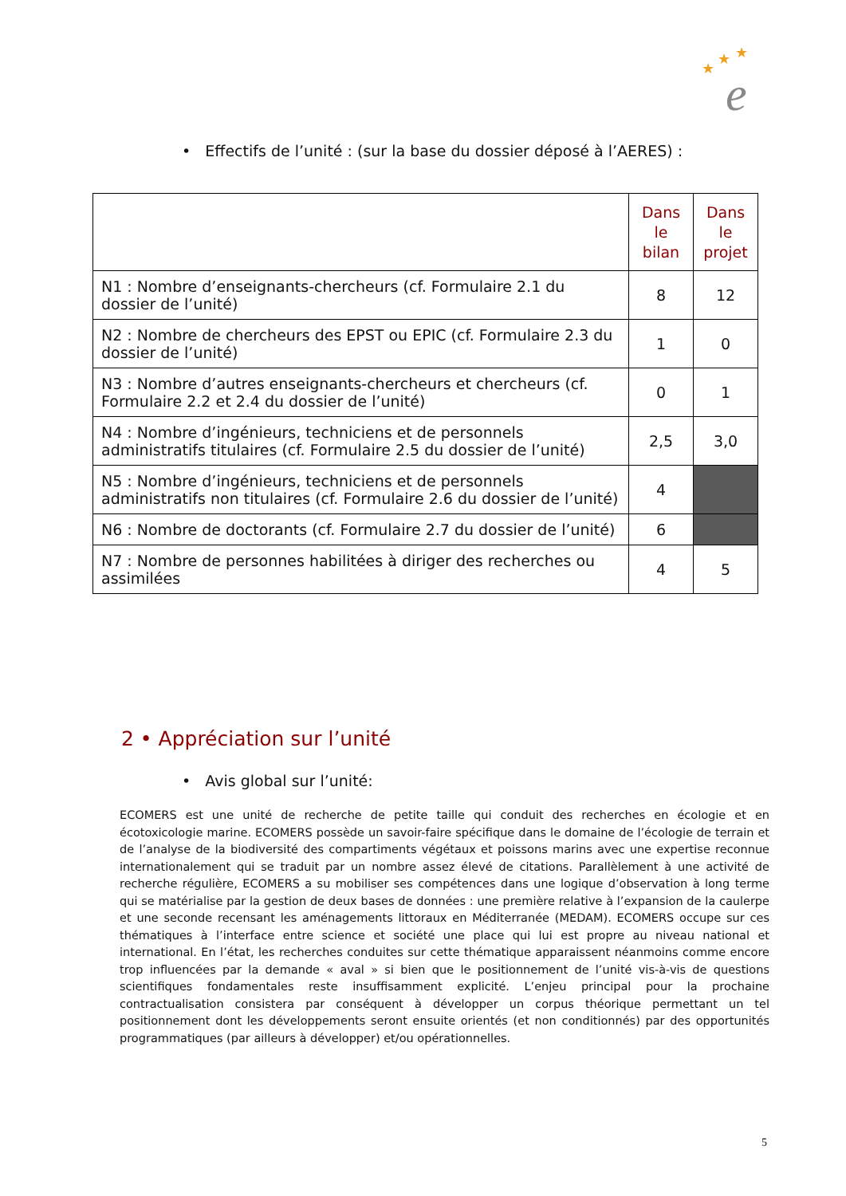★
★
★
e
• Effectifs de l’unité : (sur la base du dossier déposé à l’AERES) :
| | Dans le bilan | Dans le projet |
| N1 : Nombre d’enseignants-chercheurs (cf. Formulaire 2.1 du dossier de l’unité) | 8 | 12 |
| N2 : Nombre de chercheurs des EPST ou EPIC (cf. Formulaire 2.3 du dossier de l’unité) | 1 | 0 |
| N3 : Nombre d’autres enseignants-chercheurs et chercheurs (cf. Formulaire 2.2 et 2.4 du dossier de l’unité) | 0 | 1 |
| N4 : Nombre d’ingénieurs, techniciens et de personnels administratifs titulaires (cf. Formulaire 2.5 du dossier de l’unité) | 2,5 | 3,0 |
| N5 : Nombre d’ingénieurs, techniciens et de personnels administratifs non titulaires (cf. Formulaire 2.6 du dossier de l’unité) | 4 | |
| N6 : Nombre de doctorants (cf. Formulaire 2.7 du dossier de l’unité) | 6 | |
| N7 : Nombre de personnes habilitées à diriger des recherches ou assimilées | 4 | 5 |
2 • Appréciation sur l’unité
• Avis global sur l’unité:
ECOMERS est une unité de recherche de petite taille qui conduit des recherches en écologie et en écotoxicologie marine. ECOMERS possède un savoir-faire spécifique dans le domaine de l’écologie de terrain et de l’analyse de la biodiversité des compartiments végétaux et poissons marins avec une expertise reconnue internationalement qui se traduit par un nombre assez élevé de citations. Parallèlement à une activité de recherche régulière, ECOMERS a su mobiliser ses compétences dans une logique d’observation à long terme qui se matérialise par la gestion de deux bases de données : une première relative à l’expansion de la caulerpe et une seconde recensant les aménagements littoraux en Méditerranée (MEDAM). ECOMERS occupe sur ces thématiques à l’interface entre science et société une place qui lui est propre au niveau national et international. En l’état, les recherches conduites sur cette thématique apparaissent néanmoins comme encore trop influencées par la demande « aval » si bien que le positionnement de l’unité vis-à-vis de questions scientifiques fondamentales reste insuffisamment explicité. L’enjeu principal pour la prochaine contractualisation consistera par conséquent à développer un corpus théorique permettant un tel positionnement dont les développements seront ensuite orientés (et non conditionnés) par des opportunités programmatiques (par ailleurs à développer) et/ou opérationnelles.
5